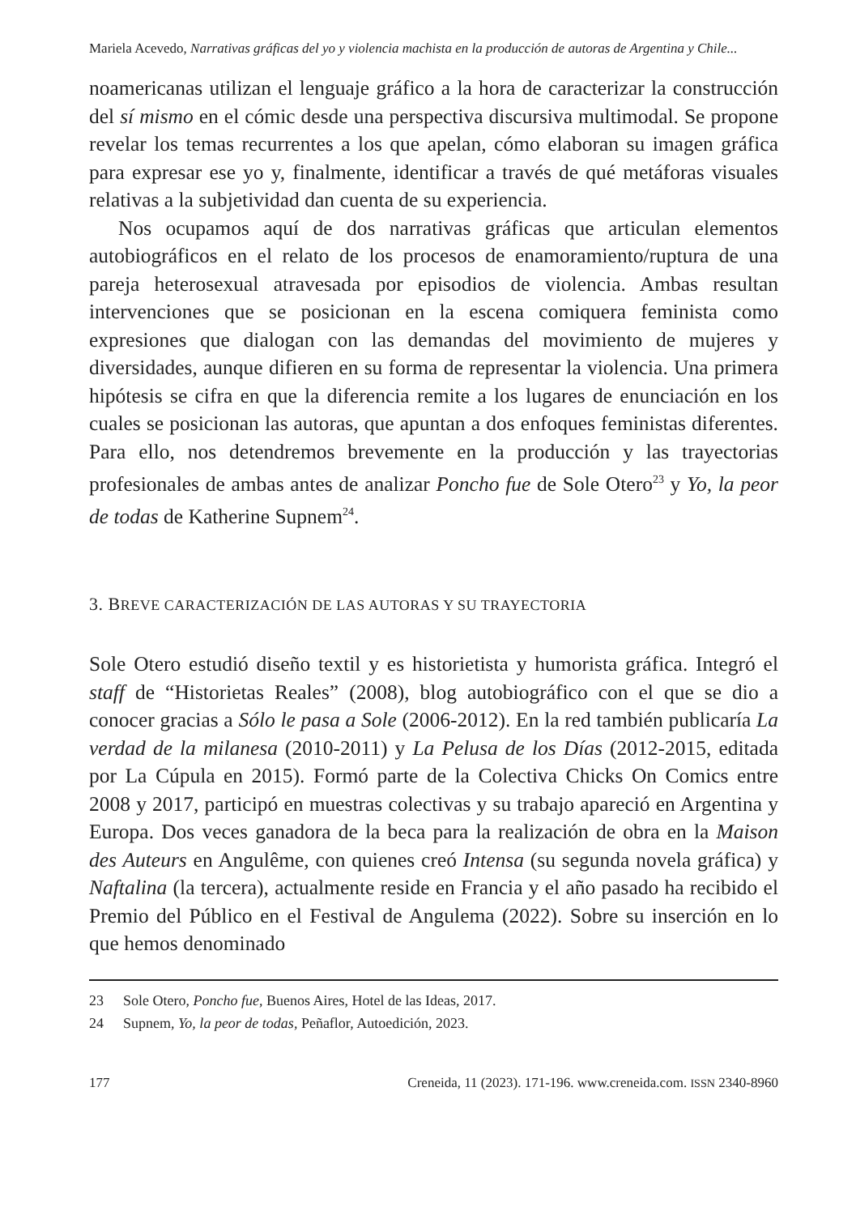Mariela Acevedo, Narrativas gráficas del yo y violencia machista en la producción de autoras de Argentina y Chile...
noamericanas utilizan el lenguaje gráfico a la hora de caracterizar la construcción del sí mismo en el cómic desde una perspectiva discursiva multimodal. Se propone revelar los temas recurrentes a los que apelan, cómo elaboran su imagen gráfica para expresar ese yo y, finalmente, identificar a través de qué metáforas visuales relativas a la subjetividad dan cuenta de su experiencia.
Nos ocupamos aquí de dos narrativas gráficas que articulan elementos autobiográficos en el relato de los procesos de enamoramiento/ruptura de una pareja heterosexual atravesada por episodios de violencia. Ambas resultan intervenciones que se posicionan en la escena comiquera feminista como expresiones que dialogan con las demandas del movimiento de mujeres y diversidades, aunque difieren en su forma de representar la violencia. Una primera hipótesis se cifra en que la diferencia remite a los lugares de enunciación en los cuales se posicionan las autoras, que apuntan a dos enfoques feministas diferentes. Para ello, nos detendremos brevemente en la producción y las trayectorias profesionales de ambas antes de analizar Poncho fue de Sole Otero<sup>23</sup> y Yo, la peor de todas de Katherine Supnem<sup>24</sup>.
3. BREVE CARACTERIZACIÓN DE LAS AUTORAS Y SU TRAYECTORIA
Sole Otero estudió diseño textil y es historietista y humorista gráfica. Integró el staff de “Historietas Reales” (2008), blog autobiográfico con el que se dio a conocer gracias a Sólo le pasa a Sole (2006-2012). En la red también publicaría La verdad de la milanesa (2010-2011) y La Pelusa de los Días (2012-2015, editada por La Cúpula en 2015). Formó parte de la Colectiva Chicks On Comics entre 2008 y 2017, participó en muestras colectivas y su trabajo apareció en Argentina y Europa. Dos veces ganadora de la beca para la realización de obra en la Maison des Auteurs en Angulême, con quienes creó Intensa (su segunda novela gráfica) y Naftalina (la tercera), actualmente reside en Francia y el año pasado ha recibido el Premio del Público en el Festival de Angulema (2022). Sobre su inserción en lo que hemos denominado
23 Sole Otero, Poncho fue, Buenos Aires, Hotel de las Ideas, 2017.
24 Supnem, Yo, la peor de todas, Peñaflor, Autoedición, 2023.
177 Creneida, 11 (2023). 171-196. www.creneida.com. ISSN 2340-8960